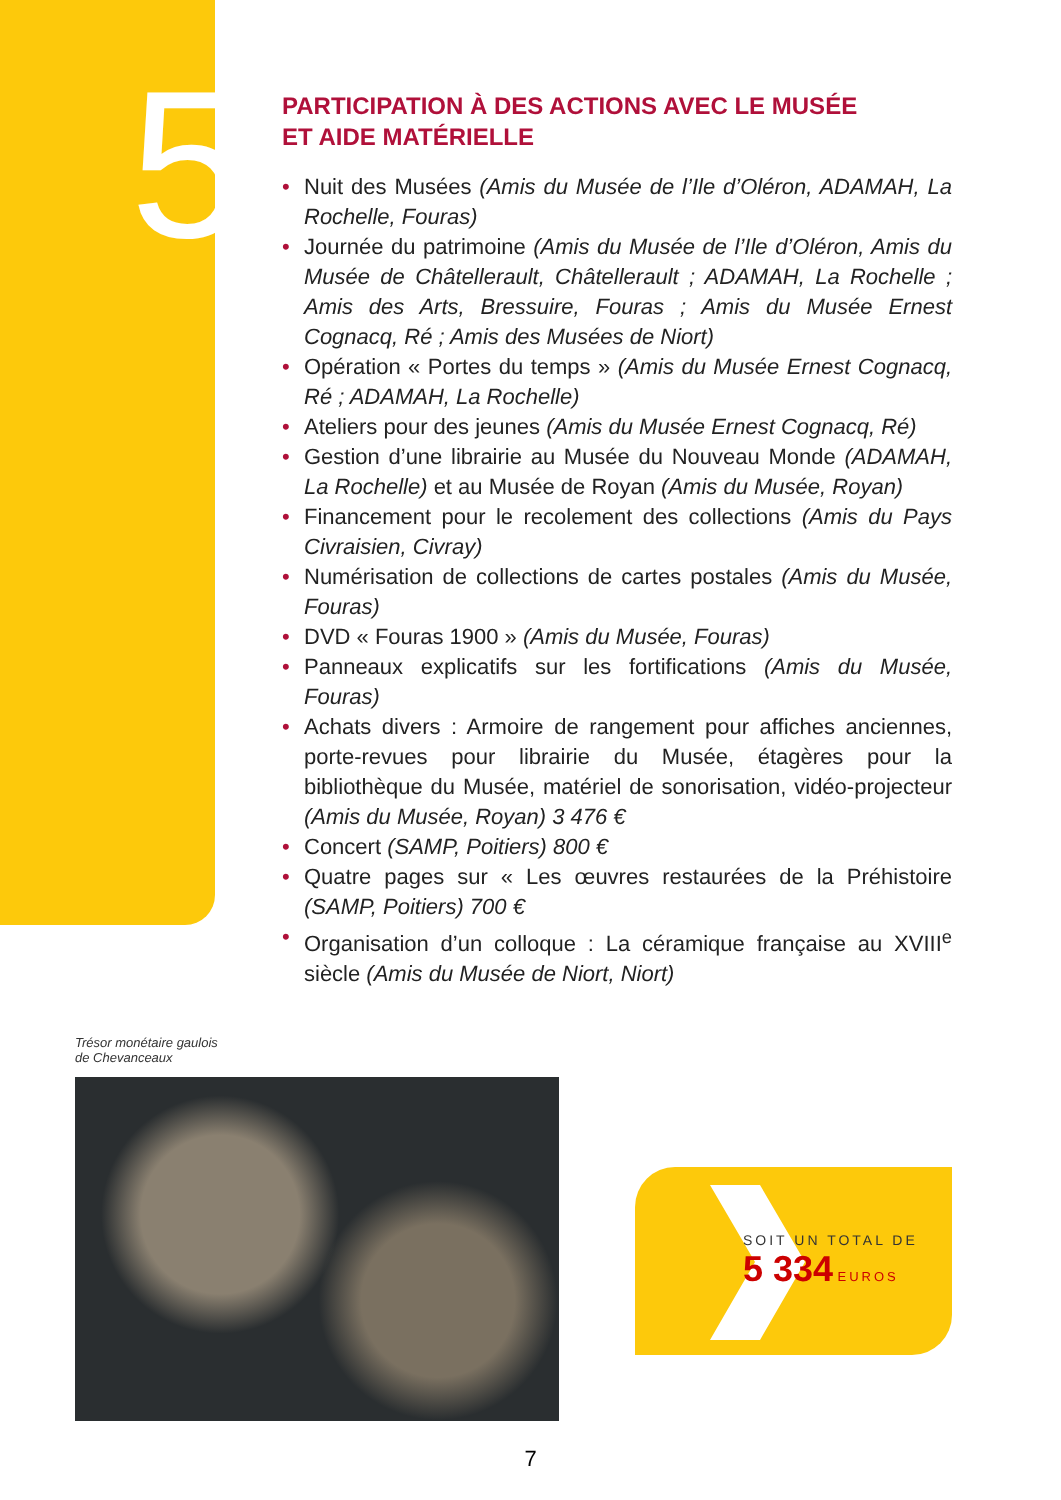5
PARTICIPATION À DES ACTIONS AVEC LE MUSÉE
ET AIDE MATÉRIELLE
• Nuit des Musées (Amis du Musée de l’Ile d’Oléron, ADAMAH, La Rochelle, Fouras)
• Journée du patrimoine (Amis du Musée de l’Ile d’Oléron, Amis du Musée de Châtellerault, Châtellerault ; ADAMAH, La Rochelle ; Amis des Arts, Bressuire, Fouras ; Amis du Musée Ernest Cognacq, Ré ; Amis des Musées de Niort)
• Opération « Portes du temps » (Amis du Musée Ernest Cognacq, Ré ; ADAMAH, La Rochelle)
• Ateliers pour des jeunes (Amis du Musée Ernest Cognacq, Ré)
• Gestion d’une librairie au Musée du Nouveau Monde (ADAMAH, La Rochelle) et au Musée de Royan (Amis du Musée, Royan)
• Financement pour le recolement des collections (Amis du Pays Civraisien, Civray)
• Numérisation de collections de cartes postales (Amis du Musée, Fouras)
• DVD « Fouras 1900 » (Amis du Musée, Fouras)
• Panneaux explicatifs sur les fortifications (Amis du Musée, Fouras)
• Achats divers : Armoire de rangement pour affiches anciennes, porte-revues pour librairie du Musée, étagères pour la bibliothèque du Musée, matériel de sonorisation, vidéo-projecteur (Amis du Musée, Royan) 3 476 €
• Concert (SAMP, Poitiers) 800 €
• Quatre pages sur « Les œuvres restaurées de la Préhistoire (SAMP, Poitiers) 700 €
• Organisation d’un colloque : La céramique française au XVIII<sup>e</sup> siècle (Amis du Musée de Niort, Niort)
Trésor monétaire gaulois
de Chevanceaux
SOIT UN TOTAL DE
5 334 EUROS
7